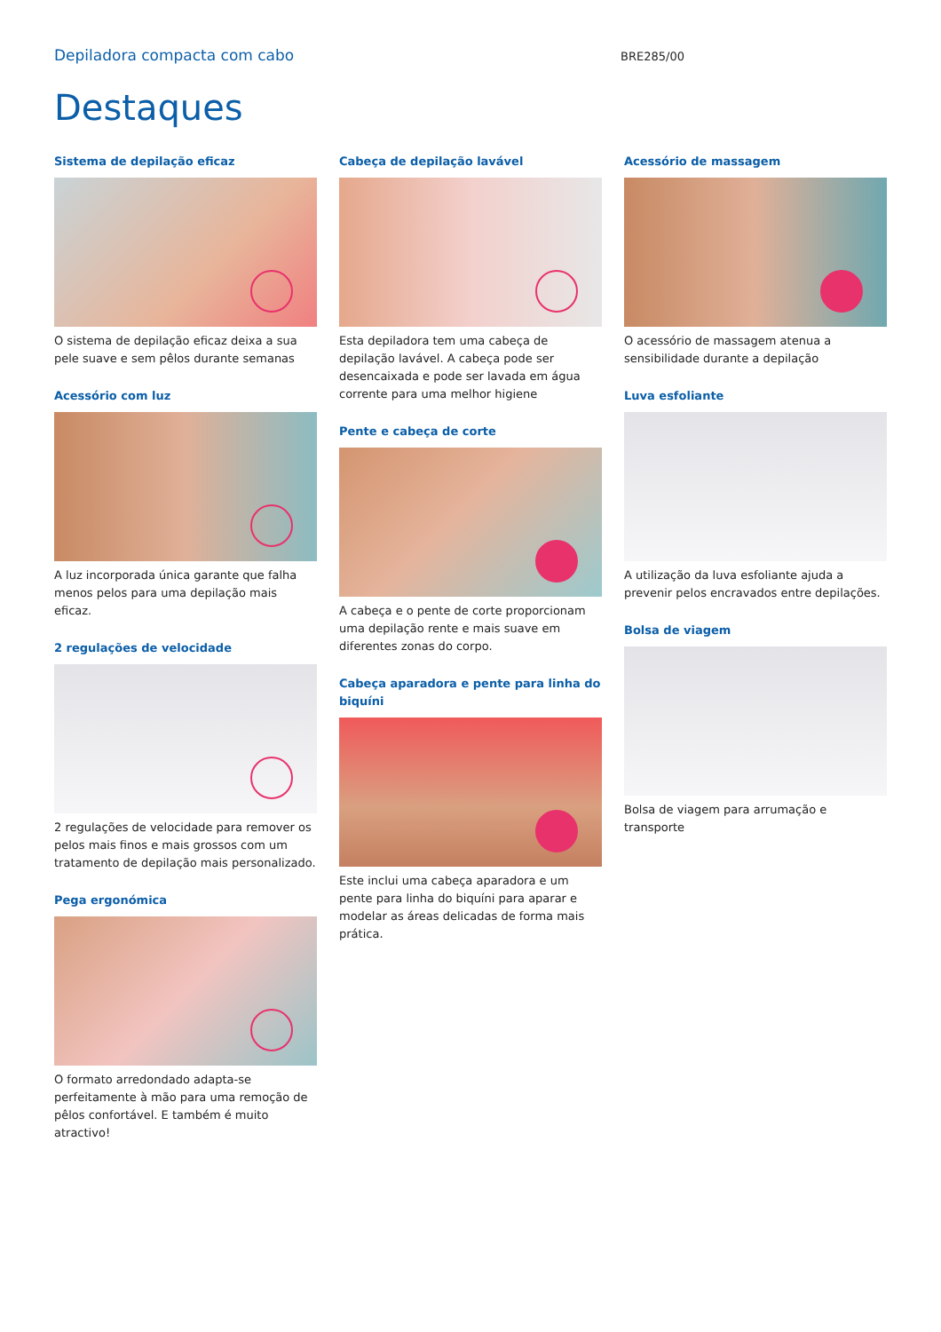Depiladora compacta com cabo BRE285/00
Destaques
Sistema de depilação eficaz
O sistema de depilação eficaz deixa a sua pele suave e sem pêlos durante semanas
Acessório com luz
A luz incorporada única garante que falha menos pelos para uma depilação mais eficaz.
2 regulações de velocidade
2 regulações de velocidade para remover os pelos mais finos e mais grossos com um tratamento de depilação mais personalizado.
Pega ergonómica
O formato arredondado adapta-se perfeitamente à mão para uma remoção de pêlos confortável. E também é muito atractivo!
Cabeça de depilação lavável
Esta depiladora tem uma cabeça de depilação lavável. A cabeça pode ser desencaixada e pode ser lavada em água corrente para uma melhor higiene
Pente e cabeça de corte
A cabeça e o pente de corte proporcionam uma depilação rente e mais suave em diferentes zonas do corpo.
Cabeça aparadora e pente para linha do biquíni
Este inclui uma cabeça aparadora e um pente para linha do biquíni para aparar e modelar as áreas delicadas de forma mais prática.
Acessório de massagem
O acessório de massagem atenua a sensibilidade durante a depilação
Luva esfoliante
A utilização da luva esfoliante ajuda a prevenir pelos encravados entre depilações.
Bolsa de viagem
Bolsa de viagem para arrumação e transporte